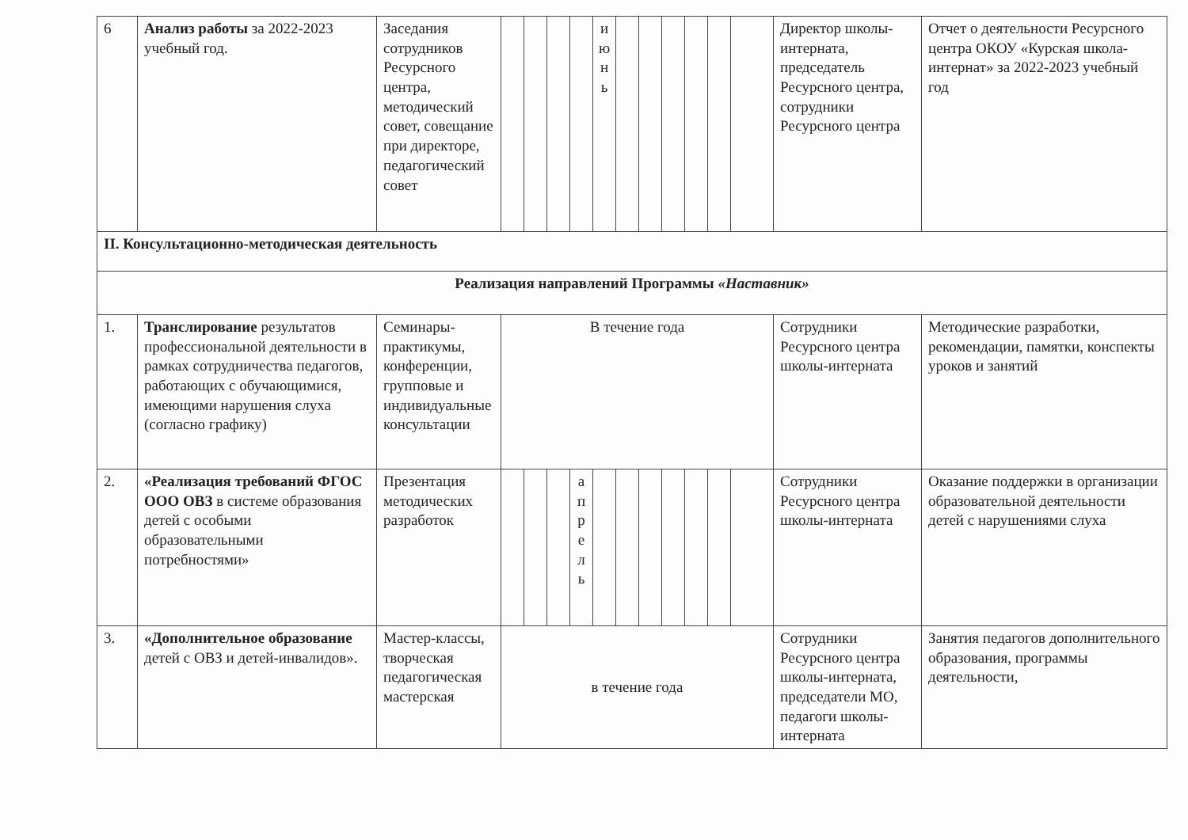| 6 | Анализ работы за 2022-2023 учебный год. | Заседания сотрудников Ресурсного центра, методический совет, совещание при директоре, педагогический совет | | | | | и ю н ь | | | | | | | Директор школы-интерната, председатель Ресурсного центра, сотрудники Ресурсного центра | Отчет о деятельности Ресурсного центра ОКОУ «Курская школа-интернат» за 2022-2023 учебный год |
| II. Консультационно-методическая деятельность | | | | | | | | | | | | | | | |
| Реализация направлений Программы «Наставник» | | | | | | | | | | | | | | | |
| 1. | Транслирование результатов профессиональной деятельности в рамках сотрудничества педагогов, работающих с обучающимися, имеющими нарушения слуха (согласно графику) | Семинары-практикумы, конференции, групповые и индивидуальные консультации | В течение года | | | | | | | | | | | Сотрудники Ресурсного центра школы-интерната | Методические разработки, рекомендации, памятки, конспекты уроков и занятий |
| 2. | «Реализация требований ФГОС ООО ОВЗ в системе образования детей с особыми образовательными потребностями» | Презентация методических разработок | | | | а п р е л ь | | | | | | | | Сотрудники Ресурсного центра школы-интерната | Оказание поддержки в организации образовательной деятельности детей с нарушениями слуха |
| 3. | «Дополнительное образование детей с ОВЗ и детей-инвалидов». | Мастер-классы, творческая педагогическая мастерская | в течение года | | | | | | | | | | | Сотрудники Ресурсного центра школы-интерната, председатели МО, педагоги школы-интерната | Занятия педагогов дополнительного образования, программы деятельности, |